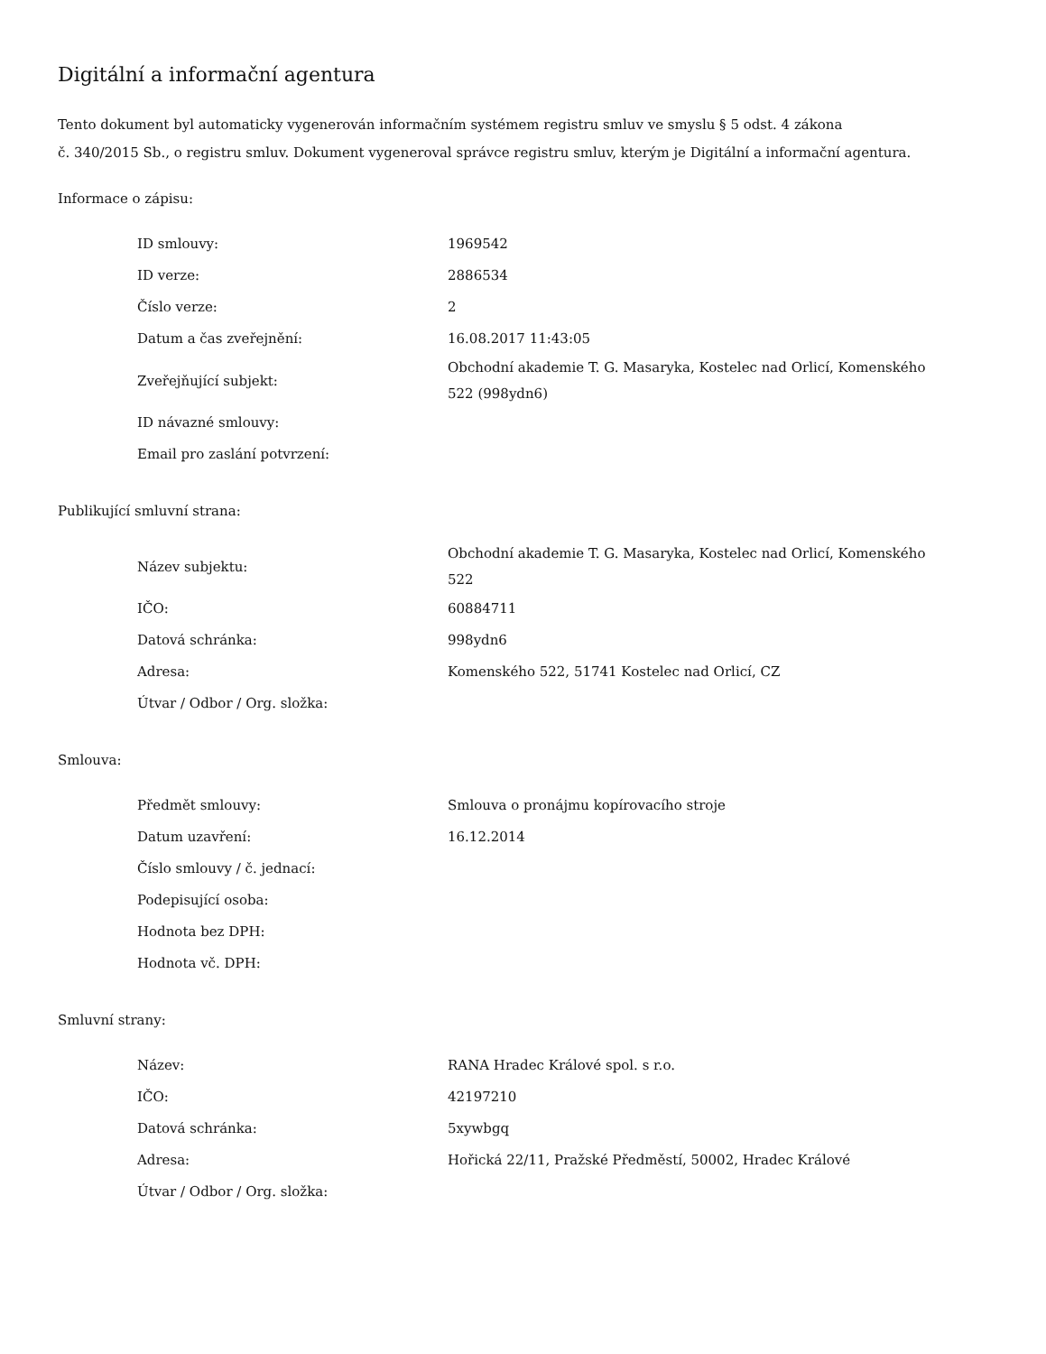Digitální a informační agentura
Tento dokument byl automaticky vygenerován informačním systémem registru smluv ve smyslu § 5 odst. 4 zákona
č. 340/2015 Sb., o registru smluv. Dokument vygeneroval správce registru smluv, kterým je Digitální a informační agentura.
Informace o zápisu:
| ID smlouvy: | 1969542 |
| ID verze: | 2886534 |
| Číslo verze: | 2 |
| Datum a čas zveřejnění: | 16.08.2017 11:43:05 |
| Zveřejňující subjekt: | Obchodní akademie T. G. Masaryka, Kostelec nad Orlicí, Komenského 522 (998ydn6) |
| ID návazné smlouvy: | |
| Email pro zaslání potvrzení: | |
Publikující smluvní strana:
| Název subjektu: | Obchodní akademie T. G. Masaryka, Kostelec nad Orlicí, Komenského 522 |
| IČO: | 60884711 |
| Datová schránka: | 998ydn6 |
| Adresa: | Komenského 522, 51741 Kostelec nad Orlicí, CZ |
| Útvar / Odbor / Org. složka: | |
Smlouva:
| Předmět smlouvy: | Smlouva o pronájmu kopírovacího stroje |
| Datum uzavření: | 16.12.2014 |
| Číslo smlouvy / č. jednací: | |
| Podepisující osoba: | |
| Hodnota bez DPH: | |
| Hodnota vč. DPH: | |
Smluvní strany:
| Název: | RANA Hradec Králové spol. s r.o. |
| IČO: | 42197210 |
| Datová schránka: | 5xywbgq |
| Adresa: | Hořická 22/11, Pražské Předměstí, 50002, Hradec Králové |
| Útvar / Odbor / Org. složka: | |